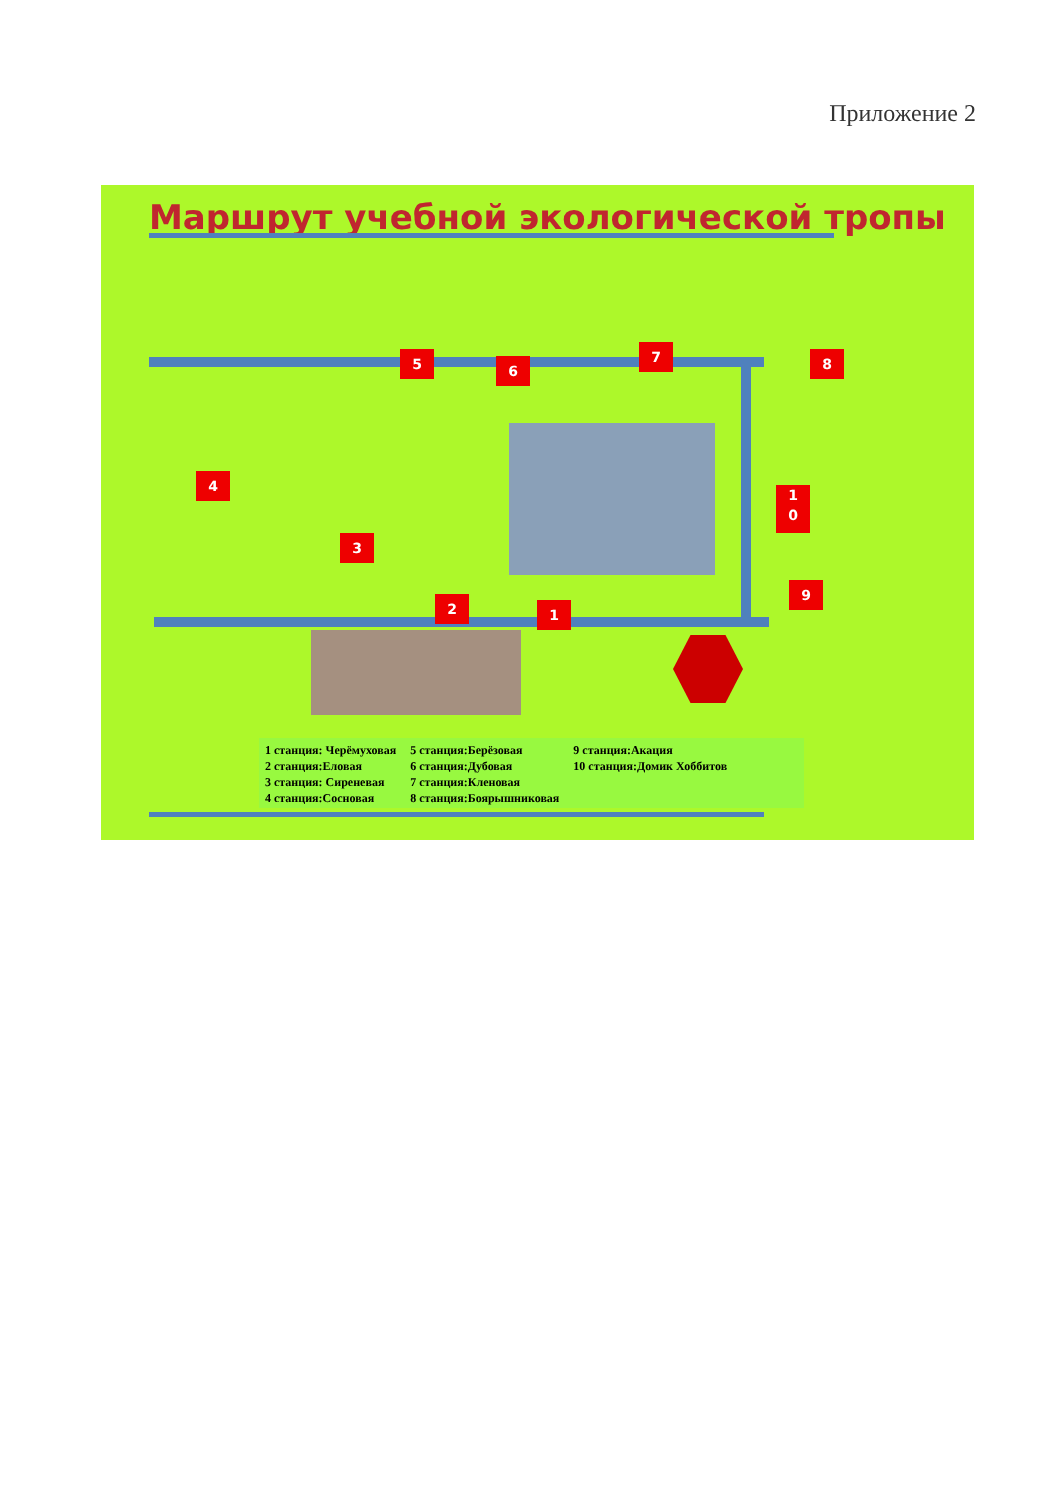Приложение 2
Маршрут учебной экологической тропы
1
2
3
4
5 6
7 8
9
1
0
| 1 станция: Черёмуховая | 5 станция:Берёзовая | 9 станция:Акация |
| 2 станция:Еловая | 6 станция:Дубовая | 10 станция:Домик Хоббитов |
| 3 станция: Сиреневая | 7 станция:Кленовая | |
| 4 станция:Сосновая | 8 станция:Боярышниковая | |